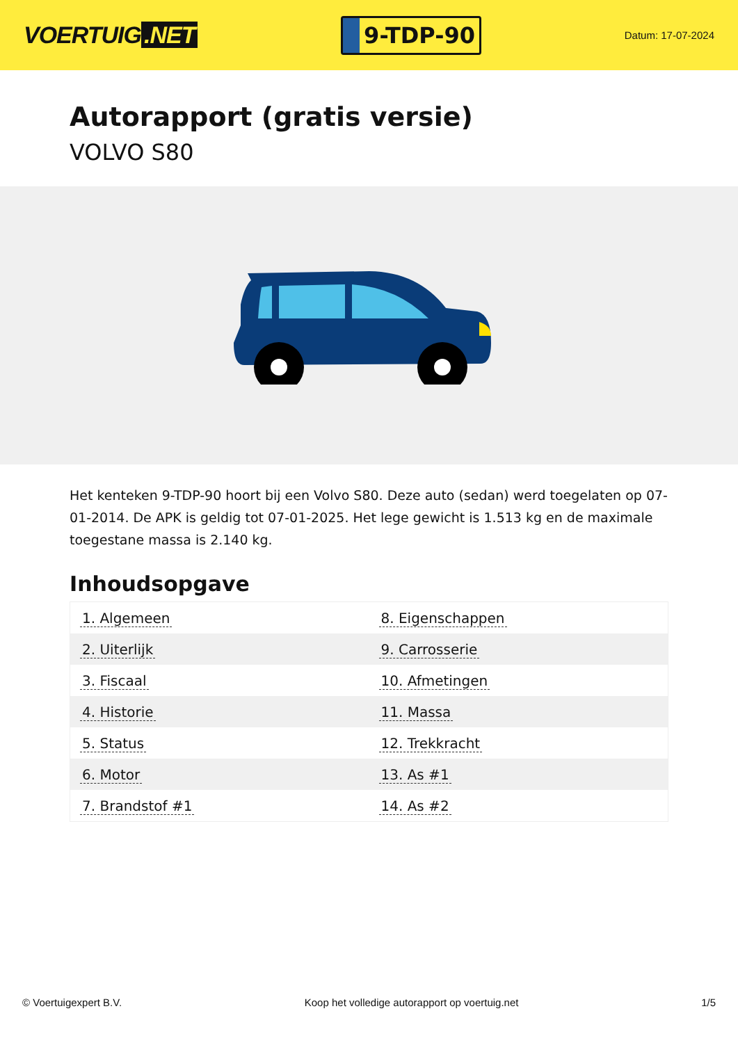VOERTUIG.NET
9-TDP-90
Datum: 17-07-2024
Autorapport (gratis versie)
VOLVO S80
Het kenteken 9-TDP-90 hoort bij een Volvo S80. Deze auto (sedan) werd toegelaten op 07-01-2014. De APK is geldig tot 07-01-2025. Het lege gewicht is 1.513 kg en de maximale toegestane massa is 2.140 kg.
Inhoudsopgave
| 1. Algemeen | 8. Eigenschappen |
| 2. Uiterlijk | 9. Carrosserie |
| 3. Fiscaal | 10. Afmetingen |
| 4. Historie | 11. Massa |
| 5. Status | 12. Trekkracht |
| 6. Motor | 13. As #1 |
| 7. Brandstof #1 | 14. As #2 |
© Voertuigexpert B.V. Koop het volledige autorapport op voertuig.net 1/5